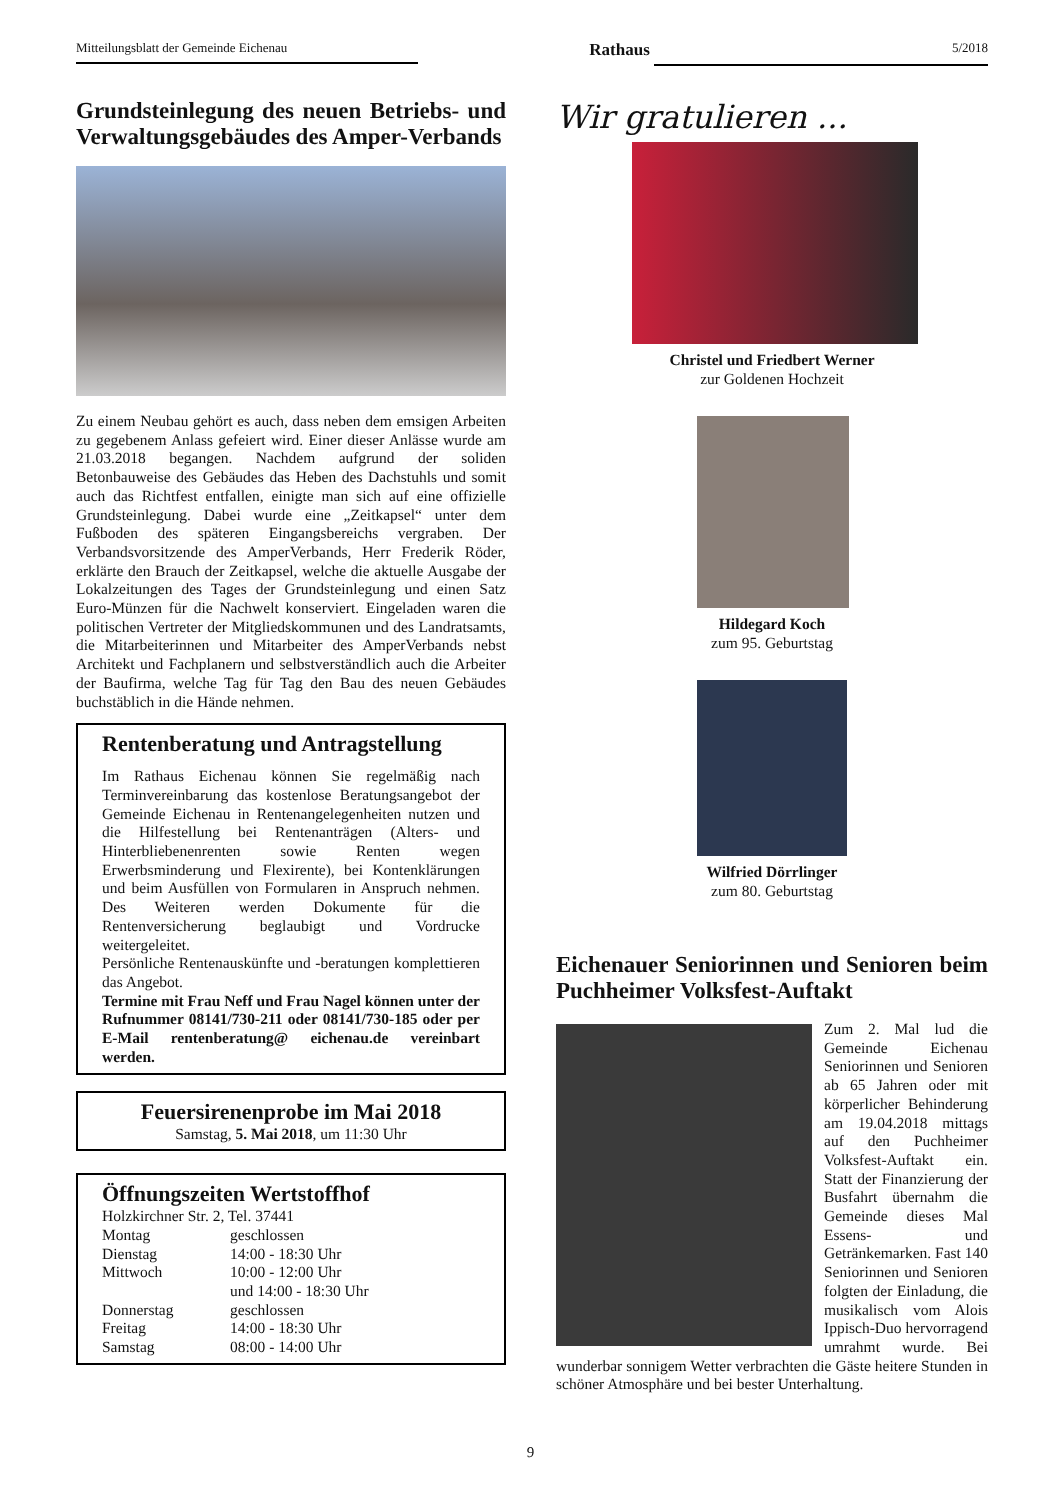Mitteilungsblatt der Gemeinde Eichenau Rathaus 5/2018
Grundsteinlegung des neuen Betriebs- und Verwaltungsgebäudes des Amper-Verbands
Zu einem Neubau gehört es auch, dass neben dem emsigen Arbeiten zu gegebenem Anlass gefeiert wird. Einer dieser Anlässe wurde am 21.03.2018 begangen. Nachdem aufgrund der soliden Betonbauweise des Gebäudes das Heben des Dachstuhls und somit auch das Richtfest entfallen, einigte man sich auf eine offizielle Grundsteinlegung. Dabei wurde eine „Zeitkapsel“ unter dem Fußboden des späteren Eingangsbereichs vergraben. Der Verbandsvorsitzende des AmperVerbands, Herr Frederik Röder, erklärte den Brauch der Zeitkapsel, welche die aktuelle Ausgabe der Lokalzeitungen des Tages der Grundsteinlegung und einen Satz Euro-Münzen für die Nachwelt konserviert. Eingeladen waren die politischen Vertreter der Mitgliedskommunen und des Landratsamts, die Mitarbeiterinnen und Mitarbeiter des AmperVerbands nebst Architekt und Fachplanern und selbstverständlich auch die Arbeiter der Baufirma, welche Tag für Tag den Bau des neuen Gebäudes buchstäblich in die Hände nehmen.
Rentenberatung und Antragstellung
Im Rathaus Eichenau können Sie regelmäßig nach Terminvereinbarung das kostenlose Beratungsangebot der Gemeinde Eichenau in Rentenangelegenheiten nutzen und die Hilfestellung bei Rentenanträgen (Alters- und Hinterbliebenenrenten sowie Renten wegen Erwerbsminderung und Flexirente), bei Kontenklärungen und beim Ausfüllen von Formularen in Anspruch nehmen. Des Weiteren werden Dokumente für die Rentenversicherung beglaubigt und Vordrucke weitergeleitet.
Persönliche Rentenauskünfte und -beratungen komplettieren das Angebot.
Termine mit Frau Neff und Frau Nagel können unter der Rufnummer 08141/730-211 oder 08141/730-185 oder per E-Mail rentenberatung@ eichenau.de vereinbart werden.
Feuersirenenprobe im Mai 2018
Samstag, 5. Mai 2018, um 11:30 Uhr
Öffnungszeiten Wertstoffhof
Holzkirchner Str. 2, Tel. 37441
| Montag | geschlossen |
| Dienstag | 14:00 - 18:30 Uhr |
| Mittwoch | 10:00 - 12:00 Uhr und 14:00 - 18:30 Uhr |
| Donnerstag | geschlossen |
| Freitag | 14:00 - 18:30 Uhr |
| Samstag | 08:00 - 14:00 Uhr |
Wir gratulieren ...
Christel und Friedbert Werner
zur Goldenen Hochzeit
Hildegard Koch
zum 95. Geburtstag
Wilfried Dörrlinger
zum 80. Geburtstag
Eichenauer Seniorinnen und Senioren beim Puchheimer Volksfest-Auftakt
Zum 2. Mal lud die Gemeinde Eichenau Seniorinnen und Senioren ab 65 Jahren oder mit körperlicher Behinderung am 19.04.2018 mittags auf den Puchheimer Volksfest-Auftakt ein. Statt der Finanzierung der Busfahrt übernahm die Gemeinde dieses Mal Essens- und Getränkemarken. Fast 140 Seniorinnen und Senioren folgten der Einladung, die musikalisch vom Alois Ippisch-Duo hervorragend umrahmt wurde. Bei wunderbar sonnigem Wetter verbrachten die Gäste heitere Stunden in schöner Atmosphäre und bei bester Unterhaltung.
9